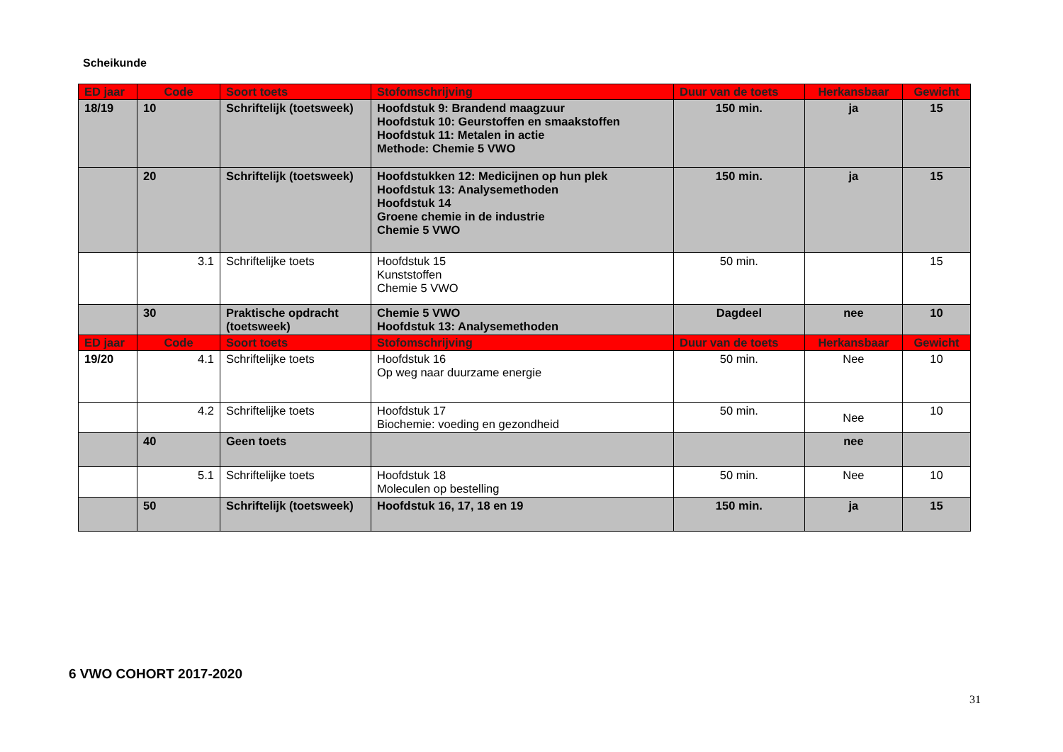Scheikunde
| ED jaar | Code | Soort toets | Stofomschrijving | Duur van de toets | Herkansbaar | Gewicht |
| --- | --- | --- | --- | --- | --- | --- |
| 18/19 | 10 | Schriftelijk (toetsweek) | Hoofdstuk 9: Brandend maagzuur Hoofdstuk 10: Geurstoffen en smaakstoffen Hoofdstuk 11: Metalen in actie Methode: Chemie 5 VWO | 150 min. | ja | 15 |
| | 20 | Schriftelijk (toetsweek) | Hoofdstukken 12: Medicijnen op hun plek Hoofdstuk 13: Analysemethoden Hoofdstuk 14 Groene chemie in de industrie Chemie 5 VWO | 150 min. | ja | 15 |
| | 3.1 | Schriftelijke toets | Hoofdstuk 15 Kunststoffen Chemie 5 VWO | 50 min. | | 15 |
| | 30 | Praktische opdracht (toetsweek) | Chemie 5 VWO Hoofdstuk 13: Analysemethoden | Dagdeel | nee | 10 |
| ED jaar | Code | Soort toets | Stofomschrijving | Duur van de toets | Herkansbaar | Gewicht |
| 19/20 | 4.1 | Schriftelijke toets | Hoofdstuk 16 Op weg naar duurzame energie | 50 min. | Nee | 10 |
| | 4.2 | Schriftelijke toets | Hoofdstuk 17 Biochemie: voeding en gezondheid | 50 min. | Nee | 10 |
| | 40 | Geen toets | | | nee | |
| | 5.1 | Schriftelijke toets | Hoofdstuk 18 Moleculen op bestelling | 50 min. | Nee | 10 |
| | 50 | Schriftelijk (toetsweek) | Hoofdstuk 16, 17, 18 en 19 | 150 min. | ja | 15 |
6 VWO COHORT 2017-2020
31